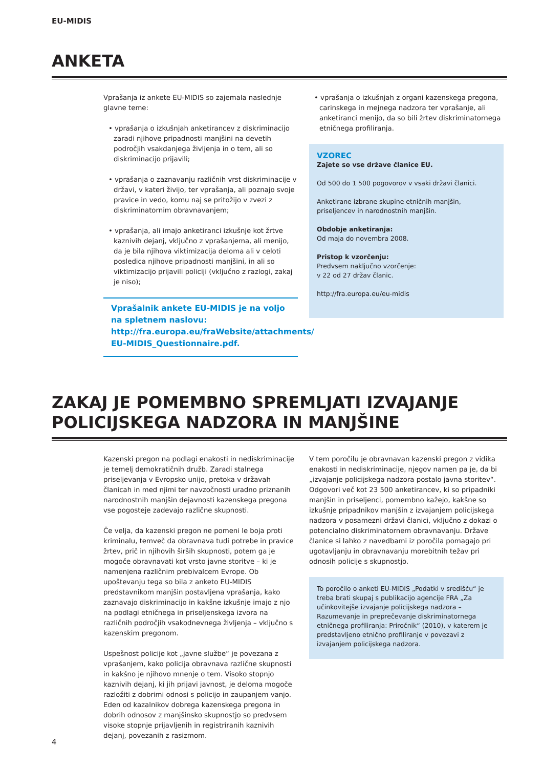EU-MIDIS
ANKETA
Vprašanja iz ankete EU-MIDIS so zajemala naslednje glavne teme:
• vprašanja o izkušnjah anketirancev z diskriminacijo zaradi njihove pripadnosti manjšini na devetih področjih vsakdanjega življenja in o tem, ali so diskriminacijo prijavili;
• vprašanja o zaznavanju različnih vrst diskriminacije v državi, v kateri živijo, ter vprašanja, ali poznajo svoje pravice in vedo, komu naj se pritožijo v zvezi z diskriminatornim obravnavanjem;
• vprašanja, ali imajo anketiranci izkušnje kot žrtve kaznivih dejanj, vključno z vprašanjema, ali menijo, da je bila njihova viktimizacija deloma ali v celoti posledica njihove pripadnosti manjšini, in ali so viktimizacijo prijavili policiji (vključno z razlogi, zakaj je niso);
Vprašalnik ankete EU-MIDIS je na voljo na spletnem naslovu: http://fra.europa.eu/fraWebsite/attachments/ EU-MIDIS_Questionnaire.pdf.
• vprašanja o izkušnjah z organi kazenskega pregona, carinskega in mejnega nadzora ter vprašanje, ali anketiranci menijo, da so bili žrtev diskriminatornega etničnega profiliranja.
VZOREC
Zajete so vse države članice EU.
Od 500 do 1 500 pogovorov v vsaki državi članici.
Anketirane izbrane skupine etničnih manjšin, priseljencev in narodnostnih manjšin.
Obdobje anketiranja:
Od maja do novembra 2008.
Pristop k vzorčenju:
Predvsem naključno vzorčenje:
v 22 od 27 držav članic.
http://fra.europa.eu/eu-midis
ZAKAJ JE POMEMBNO SPREMLJATI IZVAJANJE POLICIJSKEGA NADZORA IN MANJŠINE
Kazenski pregon na podlagi enakosti in nediskriminacije je temelj demokratičnih družb. Zaradi stalnega priseljevanja v Evropsko unijo, pretoka v državah članicah in med njimi ter navzočnosti uradno priznanih narodnostnih manjšin dejavnosti kazenskega pregona vse pogosteje zadevajo različne skupnosti.
Če velja, da kazenski pregon ne pomeni le boja proti kriminalu, temveč da obravnava tudi potrebe in pravice žrtev, prič in njihovih širših skupnosti, potem ga je mogoče obravnavati kot vrsto javne storitve – ki je namenjena različnim prebivalcem Evrope. Ob upoštevanju tega so bila z anketo EU-MIDIS predstavnikom manjšin postavljena vprašanja, kako zaznavajo diskriminacijo in kakšne izkušnje imajo z njo na podlagi etničnega in priseljenskega izvora na različnih področjih vsakodnevnega življenja – vključno s kazenskim pregonom.
Uspešnost policije kot „javne službe“ je povezana z vprašanjem, kako policija obravnava različne skupnosti in kakšno je njihovo mnenje o tem. Visoko stopnjo kaznivih dejanj, ki jih prijavi javnost, je deloma mogoče razložiti z dobrimi odnosi s policijo in zaupanjem vanjo. Eden od kazalnikov dobrega kazenskega pregona in dobrih odnosov z manjšinsko skupnostjo so predvsem visoke stopnje prijavljenih in registriranih kaznivih dejanj, povezanih z rasizmom.
V tem poročilu je obravnavan kazenski pregon z vidika enakosti in nediskriminacije, njegov namen pa je, da bi „izvajanje policijskega nadzora postalo javna storitev“. Odgovori več kot 23 500 anketirancev, ki so pripadniki manjšin in priseljenci, pomembno kažejo, kakšne so izkušnje pripadnikov manjšin z izvajanjem policijskega nadzora v posamezni državi članici, vključno z dokazi o potencialno diskriminatornem obravnavanju. Države članice si lahko z navedbami iz poročila pomagajo pri ugotavljanju in obravnavanju morebitnih težav pri odnosih policije s skupnostjo.
To poročilo o anketi EU-MIDIS „Podatki v središču“ je treba brati skupaj s publikacijo agencije FRA „Za učinkovitejše izvajanje policijskega nadzora – Razumevanje in preprečevanje diskriminatornega etničnega profiliranja: Priročnik“ (2010), v katerem je predstavljeno etnično profiliranje v povezavi z izvajanjem policijskega nadzora.
4